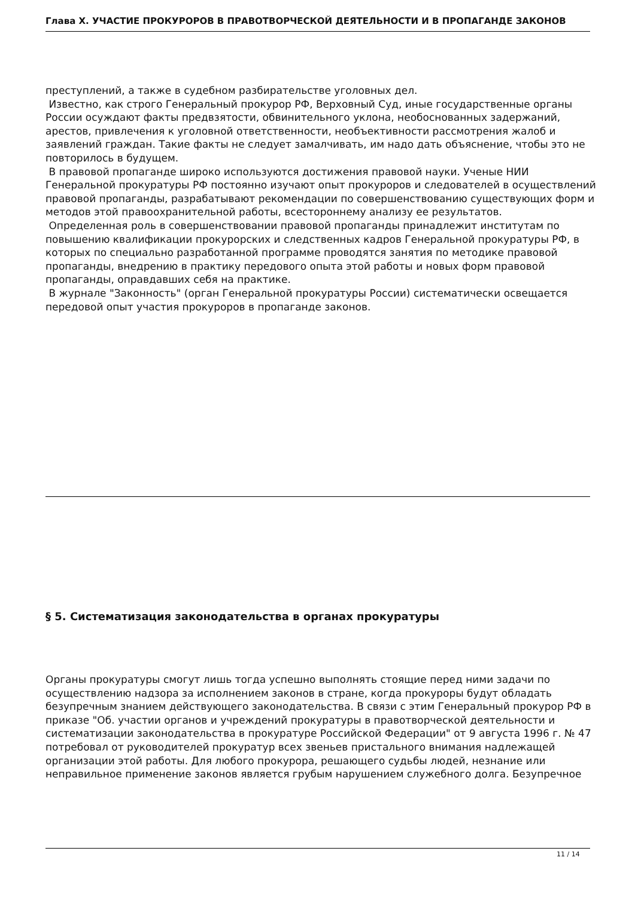Глава X. УЧАСТИЕ ПРОКУРОРОВ В ПРАВОТВОРЧЕСКОЙ ДЕЯТЕЛЬНОСТИ И В ПРОПАГАНДЕ ЗАКОНОВ
преступлений, а также в судебном разбирательстве уголовных дел.
Известно, как строго Генеральный прокурор РФ, Верховный Суд, иные государственные органы России осуждают факты предвзятости, обвинительного уклона, необоснованных задержаний, арестов, привлечения к уголовной ответственности, необъективности рассмотрения жалоб и заявлений граждан. Такие факты не следует замалчивать, им надо дать объяснение, чтобы это не повторилось в будущем.
В правовой пропаганде широко используются достижения правовой науки. Ученые НИИ Генеральной прокуратуры РФ постоянно изучают опыт прокуроров и следователей в осуществлений правовой пропаганды, разрабатывают рекомендации по совершенствованию существующих форм и методов этой правоохранительной работы, всестороннему анализу ее результатов.
Определенная роль в совершенствовании правовой пропаганды принадлежит институтам по повышению квалификации прокурорских и следственных кадров Генеральной прокуратуры РФ, в которых по специально разработанной программе проводятся занятия по методике правовой пропаганды, внедрению в практику передового опыта этой работы и новых форм правовой пропаганды, оправдавших себя на практике.
В журнале "Законность" (орган Генеральной прокуратуры России) систематически освещается передовой опыт участия прокуроров в пропаганде законов.
§ 5. Систематизация законодательства в органах прокуратуры
Органы прокуратуры смогут лишь тогда успешно выполнять стоящие перед ними задачи по осуществлению надзора за исполнением законов в стране, когда прокуроры будут обладать безупречным знанием действующего законодательства. В связи с этим Генеральный прокурор РФ в приказе "Об. участии органов и учреждений прокуратуры в правотворческой деятельности и систематизации законодательства в прокуратуре Российской Федерации" от 9 августа 1996 г. № 47 потребовал от руководителей прокуратур всех звеньев пристального внимания надлежащей организации этой работы. Для любого прокурора, решающего судьбы людей, незнание или неправильное применение законов является грубым нарушением служебного долга. Безупречное
11 / 14